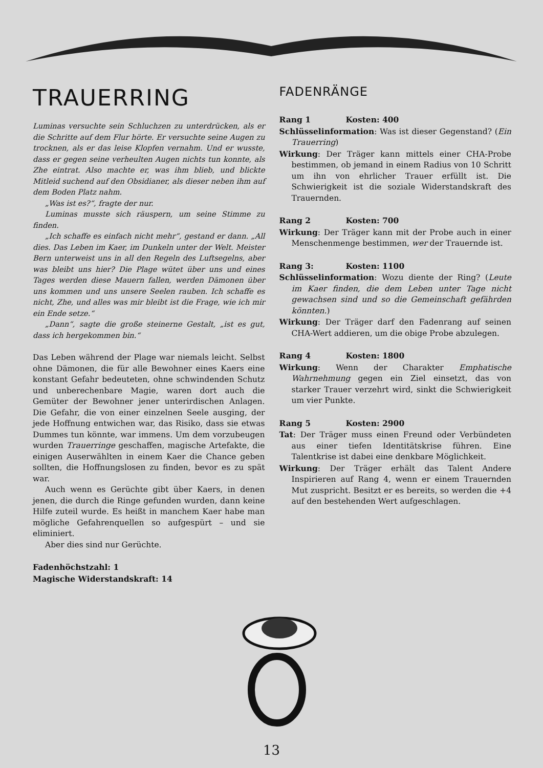TRAUERRING
Luminas versuchte sein Schluchzen zu unterdrücken, als er die Schritte auf dem Flur hörte. Er versuchte seine Augen zu trocknen, als er das leise Klopfen vernahm. Und er wusste, dass er gegen seine verheulten Augen nichts tun konnte, als Zhe eintrat. Also machte er, was ihm blieb, und blickte Mitleid suchend auf den Obsidianer, als dieser neben ihm auf dem Boden Platz nahm.
„Was ist es?“, fragte der nur.
Luminas musste sich räuspern, um seine Stimme zu finden.
„Ich schaffe es einfach nicht mehr“, gestand er dann. „All dies. Das Leben im Kaer, im Dunkeln unter der Welt. Meister Bern unterweist uns in all den Regeln des Luftsegelns, aber was bleibt uns hier? Die Plage wütet über uns und eines Tages werden diese Mauern fallen, werden Dämonen über uns kommen und uns unsere Seelen rauben. Ich schaffe es nicht, Zhe, und alles was mir bleibt ist die Frage, wie ich mir ein Ende setze.“
„Dann“, sagte die große steinerne Gestalt, „ist es gut, dass ich hergekommen bin.“
Das Leben während der Plage war niemals leicht. Selbst ohne Dämonen, die für alle Bewohner eines Kaers eine konstant Gefahr bedeuteten, ohne schwindenden Schutz und unberechenbare Magie, waren dort auch die Gemüter der Bewohner jener unterirdischen Anlagen. Die Gefahr, die von einer einzelnen Seele ausging, der jede Hoffnung entwichen war, das Risiko, dass sie etwas Dummes tun könnte, war immens. Um dem vorzubeugen wurden Trauerringe geschaffen, magische Artefakte, die einigen Auserwählten in einem Kaer die Chance geben sollten, die Hoffnungslosen zu finden, bevor es zu spät war.
Auch wenn es Gerüchte gibt über Kaers, in denen jenen, die durch die Ringe gefunden wurden, dann keine Hilfe zuteil wurde. Es heißt in manchem Kaer habe man mögliche Gefahrenquellen so aufgespürt – und sie eliminiert.
Aber dies sind nur Gerüchte.
Fadenhöchstzahl: 1
Magische Widerstandskraft: 14
FADENRÄNGE
Rang 1 Kosten: 400
Schlüsselinformation: Was ist dieser Gegenstand? (Ein Trauerring)
Wirkung: Der Träger kann mittels einer CHA-Probe bestimmen, ob jemand in einem Radius von 10 Schritt um ihn von ehrlicher Trauer erfüllt ist. Die Schwierigkeit ist die soziale Widerstandskraft des Trauernden.
Rang 2 Kosten: 700
Wirkung: Der Träger kann mit der Probe auch in einer Menschenmenge bestimmen, wer der Trauernde ist.
Rang 3: Kosten: 1100
Schlüsselinformation: Wozu diente der Ring? (Leute im Kaer finden, die dem Leben unter Tage nicht gewachsen sind und so die Gemeinschaft gefährden könnten.)
Wirkung: Der Träger darf den Fadenrang auf seinen CHA-Wert addieren, um die obige Probe abzulegen.
Rang 4 Kosten: 1800
Wirkung: Wenn der Charakter Emphatische Wahrnehmung gegen ein Ziel einsetzt, das von starker Trauer verzehrt wird, sinkt die Schwierigkeit um vier Punkte.
Rang 5 Kosten: 2900
Tat: Der Träger muss einen Freund oder Verbündeten aus einer tiefen Identitätskrise führen. Eine Talentkrise ist dabei eine denkbare Möglichkeit.
Wirkung: Der Träger erhält das Talent Andere Inspirieren auf Rang 4, wenn er einem Trauernden Mut zuspricht. Besitzt er es bereits, so werden die +4 auf den bestehenden Wert aufgeschlagen.
13